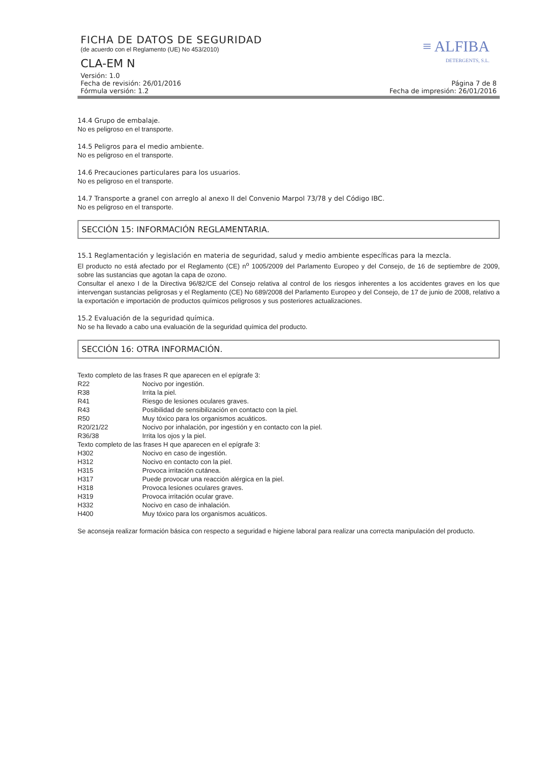≡ ALFIBA
DETERGENTS, S.L.
FICHA DE DATOS DE SEGURIDAD
(de acuerdo con el Reglamento (UE) No 453/2010)
CLA-EM N
Versión: 1.0
Fecha de revisión: 26/01/2016
Fórmula versión: 1.2
Página 7 de 8
Fecha de impresión: 26/01/2016
14.4 Grupo de embalaje.
No es peligroso en el transporte.
14.5 Peligros para el medio ambiente.
No es peligroso en el transporte.
14.6 Precauciones particulares para los usuarios.
No es peligroso en el transporte.
14.7 Transporte a granel con arreglo al anexo II del Convenio Marpol 73/78 y del Código IBC.
No es peligroso en el transporte.
SECCIÓN 15: INFORMACIÓN REGLAMENTARIA.
15.1 Reglamentación y legislación en materia de seguridad, salud y medio ambiente específicas para la mezcla.
El producto no está afectado por el Reglamento (CE) n<sup>o</sup> 1005/2009 del Parlamento Europeo y del Consejo, de 16 de septiembre de 2009, sobre las sustancias que agotan la capa de ozono.
Consultar el anexo I de la Directiva 96/82/CE del Consejo relativa al control de los riesgos inherentes a los accidentes graves en los que intervengan sustancias peligrosas y el Reglamento (CE) No 689/2008 del Parlamento Europeo y del Consejo, de 17 de junio de 2008, relativo a la exportación e importación de productos químicos peligrosos y sus posteriores actualizaciones.
15.2 Evaluación de la seguridad química.
No se ha llevado a cabo una evaluación de la seguridad química del producto.
SECCIÓN 16: OTRA INFORMACIÓN.
Texto completo de las frases R que aparecen en el epígrafe 3:
| R22 | Nocivo por ingestión. |
| R38 | Irrita la piel. |
| R41 | Riesgo de lesiones oculares graves. |
| R43 | Posibilidad de sensibilización en contacto con la piel. |
| R50 | Muy tóxico para los organismos acuáticos. |
| R20/21/22 | Nocivo por inhalación, por ingestión y en contacto con la piel. |
| R36/38 | Irrita los ojos y la piel. |
Texto completo de las frases H que aparecen en el epígrafe 3:
| H302 | Nocivo en caso de ingestión. |
| H312 | Nocivo en contacto con la piel. |
| H315 | Provoca irritación cutánea. |
| H317 | Puede provocar una reacción alérgica en la piel. |
| H318 | Provoca lesiones oculares graves. |
| H319 | Provoca irritación ocular grave. |
| H332 | Nocivo en caso de inhalación. |
| H400 | Muy tóxico para los organismos acuáticos. |
Se aconseja realizar formación básica con respecto a seguridad e higiene laboral para realizar una correcta manipulación del producto.